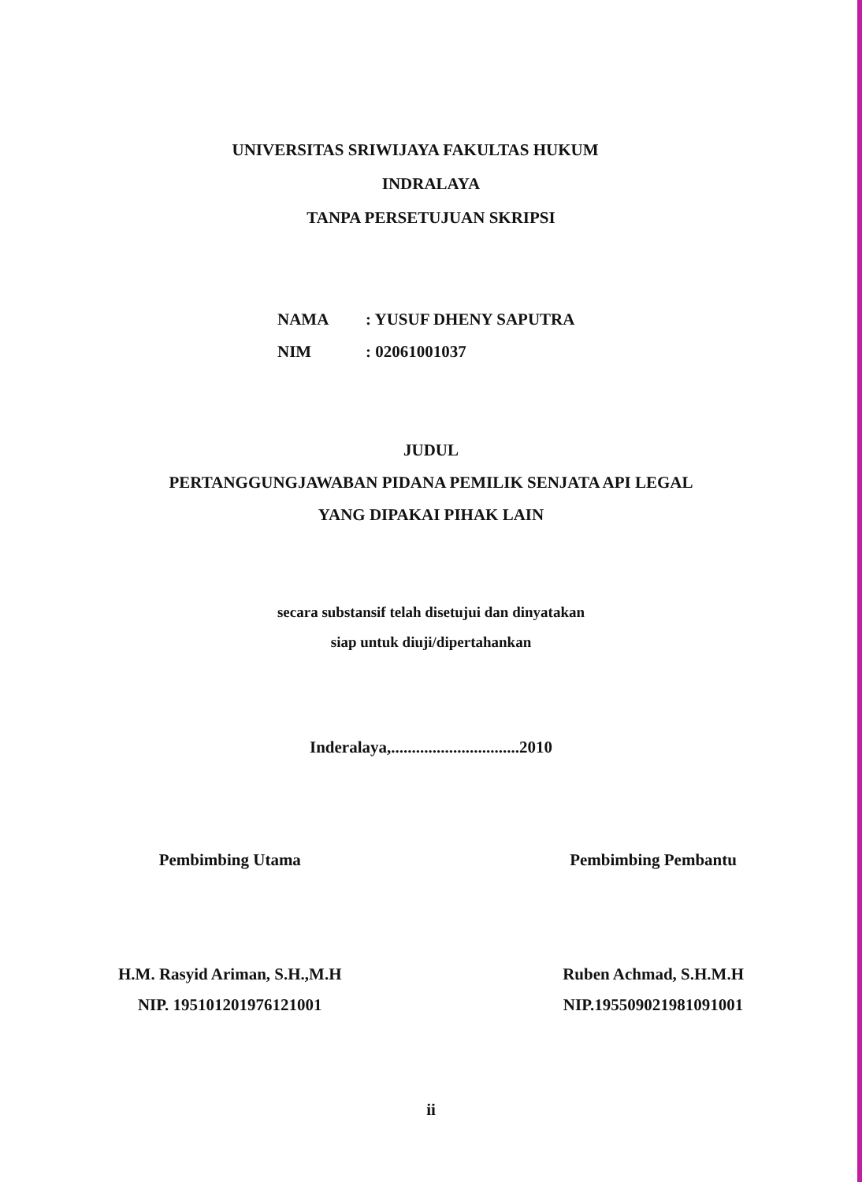UNIVERSITAS SRIWIJAYA FAKULTAS HUKUM
INDRALAYA
TANPA PERSETUJUAN SKRIPSI
NAMA: YUSUF DHENY SAPUTRA
NIM: 02061001037
JUDUL
PERTANGGUNGJAWABAN PIDANA PEMILIK SENJATA API LEGAL
YANG DIPAKAI PIHAK LAIN
secara substansif telah disetujui dan dinyatakan
siap untuk diuji/dipertahankan
Inderalaya,...............................2010
Pembimbing Utama
H.M. Rasyid Ariman, S.H.,M.H
NIP. 195101201976121001
Pembimbing Pembantu
Ruben Achmad, S.H.M.H
NIP.195509021981091001
ii